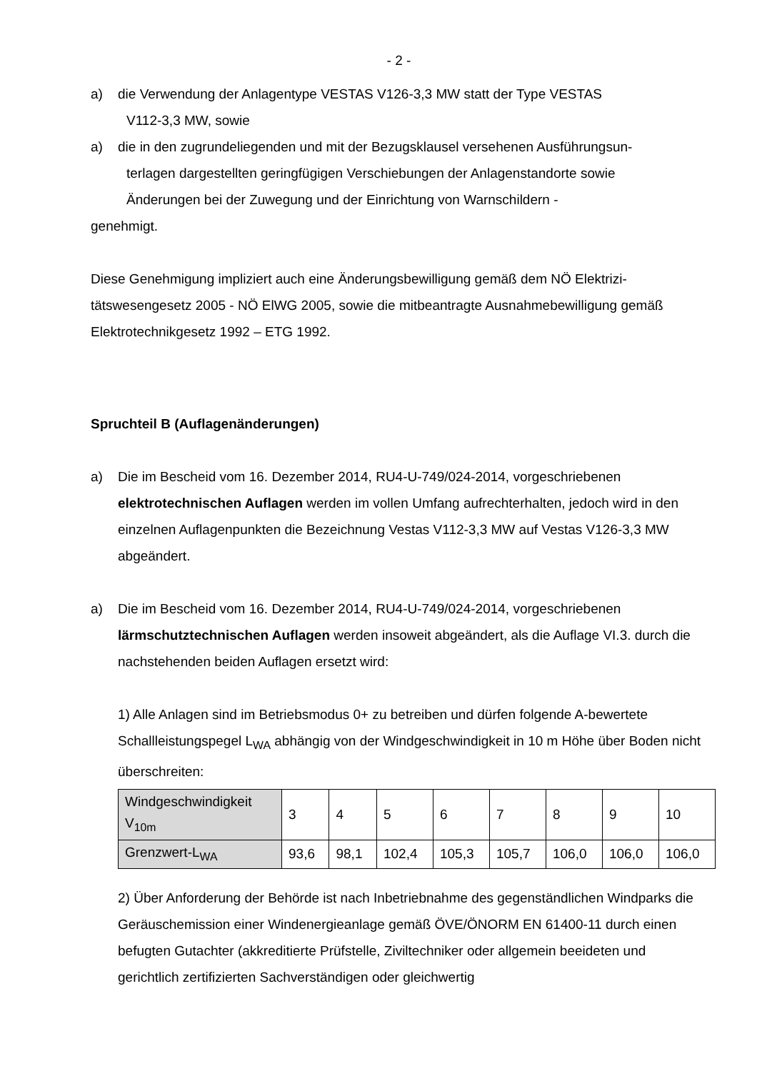- 2 -
a) die Verwendung der Anlagentype VESTAS V126-3,3 MW statt der Type VESTAS
V112-3,3 MW, sowie
a) die in den zugrundeliegenden und mit der Bezugsklausel versehenen Ausführungsun-
terlagen dargestellten geringfügigen Verschiebungen der Anlagenstandorte sowie
Änderungen bei der Zuwegung und der Einrichtung von Warnschildern -
genehmigt.
Diese Genehmigung impliziert auch eine Änderungsbewilligung gemäß dem NÖ Elektrizi-tätswesengesetz 2005 - NÖ ElWG 2005, sowie die mitbeantragte Ausnahmebewilligung gemäß Elektrotechnikgesetz 1992 – ETG 1992.
Spruchteil B (Auflagenänderungen)
a) Die im Bescheid vom 16. Dezember 2014, RU4-U-749/024-2014, vorgeschriebenen elektrotechnischen Auflagen werden im vollen Umfang aufrechterhalten, jedoch wird in den einzelnen Auflagenpunkten die Bezeichnung Vestas V112-3,3 MW auf Vestas V126-3,3 MW abgeändert.
a) Die im Bescheid vom 16. Dezember 2014, RU4-U-749/024-2014, vorgeschriebenen lärmschutztechnischen Auflagen werden insoweit abgeändert, als die Auflage VI.3. durch die nachstehenden beiden Auflagen ersetzt wird:
1) Alle Anlagen sind im Betriebsmodus 0+ zu betreiben und dürfen folgende A-bewertete Schallleistungspegel L<sub>WA</sub> abhängig von der Windgeschwindigkeit in 10 m Höhe über Boden nicht überschreiten:
| Windgeschwindigkeit V<sub>10m</sub> | 3 | 4 | 5 | 6 | 7 | 8 | 9 | 10 |
| Grenzwert-L<sub>WA</sub> | 93,6 | 98,1 | 102,4 | 105,3 | 105,7 | 106,0 | 106,0 | 106,0 |
2) Über Anforderung der Behörde ist nach Inbetriebnahme des gegenständlichen Windparks die Geräuschemission einer Windenergieanlage gemäß ÖVE/ÖNORM EN 61400-11 durch einen befugten Gutachter (akkreditierte Prüfstelle, Ziviltechniker oder allgemein beeideten und gerichtlich zertifizierten Sachverständigen oder gleichwertig